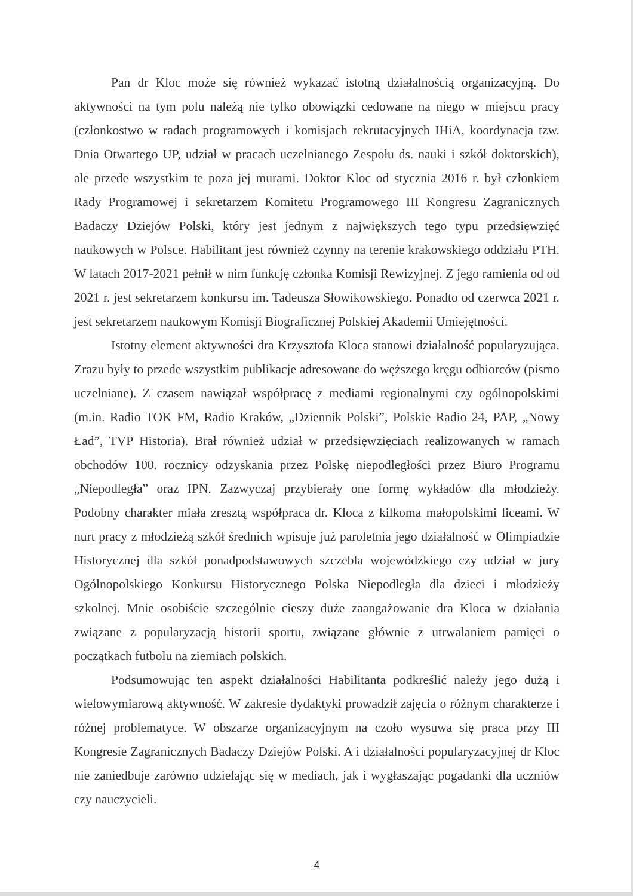Pan dr Kloc może się również wykazać istotną działalnością organizacyjną. Do aktywności na tym polu należą nie tylko obowiązki cedowane na niego w miejscu pracy (członkostwo w radach programowych i komisjach rekrutacyjnych IHiA, koordynacja tzw. Dnia Otwartego UP, udział w pracach uczelnianego Zespołu ds. nauki i szkół doktorskich), ale przede wszystkim te poza jej murami. Doktor Kloc od stycznia 2016 r. był członkiem Rady Programowej i sekretarzem Komitetu Programowego III Kongresu Zagranicznych Badaczy Dziejów Polski, który jest jednym z największych tego typu przedsięwzięć naukowych w Polsce. Habilitant jest również czynny na terenie krakowskiego oddziału PTH. W latach 2017-2021 pełnił w nim funkcję członka Komisji Rewizyjnej. Z jego ramienia od od 2021 r. jest sekretarzem konkursu im. Tadeusza Słowikowskiego. Ponadto od czerwca 2021 r. jest sekretarzem naukowym Komisji Biograficznej Polskiej Akademii Umiejętności.
Istotny element aktywności dra Krzysztofa Kloca stanowi działalność popularyzująca. Zrazu były to przede wszystkim publikacje adresowane do węższego kręgu odbiorców (pismo uczelniane). Z czasem nawiązał współpracę z mediami regionalnymi czy ogólnopolskimi (m.in. Radio TOK FM, Radio Kraków, „Dziennik Polski”, Polskie Radio 24, PAP, „Nowy Ład”, TVP Historia). Brał również udział w przedsięwzięciach realizowanych w ramach obchodów 100. rocznicy odzyskania przez Polskę niepodległości przez Biuro Programu „Niepodległa” oraz IPN. Zazwyczaj przybierały one formę wykładów dla młodzieży. Podobny charakter miała zresztą współpraca dr. Kloca z kilkoma małopolskimi liceami. W nurt pracy z młodzieżą szkół średnich wpisuje już paroletnia jego działalność w Olimpiadzie Historycznej dla szkół ponadpodstawowych szczebla wojewódzkiego czy udział w jury Ogólnopolskiego Konkursu Historycznego Polska Niepodległa dla dzieci i młodzieży szkolnej. Mnie osobiście szczególnie cieszy duże zaangażowanie dra Kloca w działania związane z popularyzacją historii sportu, związane głównie z utrwalaniem pamięci o początkach futbolu na ziemiach polskich.
Podsumowując ten aspekt działalności Habilitanta podkreślić należy jego dużą i wielowymiarową aktywność. W zakresie dydaktyki prowadził zajęcia o różnym charakterze i różnej problematyce. W obszarze organizacyjnym na czoło wysuwa się praca przy III Kongresie Zagranicznych Badaczy Dziejów Polski. A i działalności popularyzacyjnej dr Kloc nie zaniedbuje zarówno udzielając się w mediach, jak i wygłaszając pogadanki dla uczniów czy nauczycieli.
4